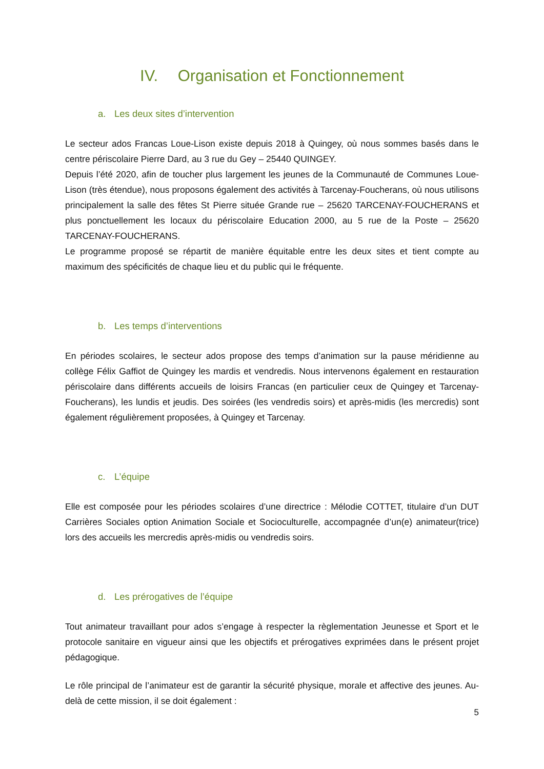IV. Organisation et Fonctionnement
a. Les deux sites d’intervention
Le secteur ados Francas Loue-Lison existe depuis 2018 à Quingey, où nous sommes basés dans le centre périscolaire Pierre Dard, au 3 rue du Gey – 25440 QUINGEY.
Depuis l’été 2020, afin de toucher plus largement les jeunes de la Communauté de Communes Loue-Lison (très étendue), nous proposons également des activités à Tarcenay-Foucherans, où nous utilisons principalement la salle des fêtes St Pierre située Grande rue – 25620 TARCENAY-FOUCHERANS et plus ponctuellement les locaux du périscolaire Education 2000, au 5 rue de la Poste – 25620 TARCENAY-FOUCHERANS.
Le programme proposé se répartit de manière équitable entre les deux sites et tient compte au maximum des spécificités de chaque lieu et du public qui le fréquente.
b. Les temps d’interventions
En périodes scolaires, le secteur ados propose des temps d’animation sur la pause méridienne au collège Félix Gaffiot de Quingey les mardis et vendredis. Nous intervenons également en restauration périscolaire dans différents accueils de loisirs Francas (en particulier ceux de Quingey et Tarcenay-Foucherans), les lundis et jeudis. Des soirées (les vendredis soirs) et après-midis (les mercredis) sont également régulièrement proposées, à Quingey et Tarcenay.
c. L’équipe
Elle est composée pour les périodes scolaires d’une directrice : Mélodie COTTET, titulaire d’un DUT Carrières Sociales option Animation Sociale et Socioculturelle, accompagnée d’un(e) animateur(trice) lors des accueils les mercredis après-midis ou vendredis soirs.
d. Les prérogatives de l’équipe
Tout animateur travaillant pour ados s’engage à respecter la règlementation Jeunesse et Sport et le protocole sanitaire en vigueur ainsi que les objectifs et prérogatives exprimées dans le présent projet pédagogique.
Le rôle principal de l’animateur est de garantir la sécurité physique, morale et affective des jeunes. Au-delà de cette mission, il se doit également :
5